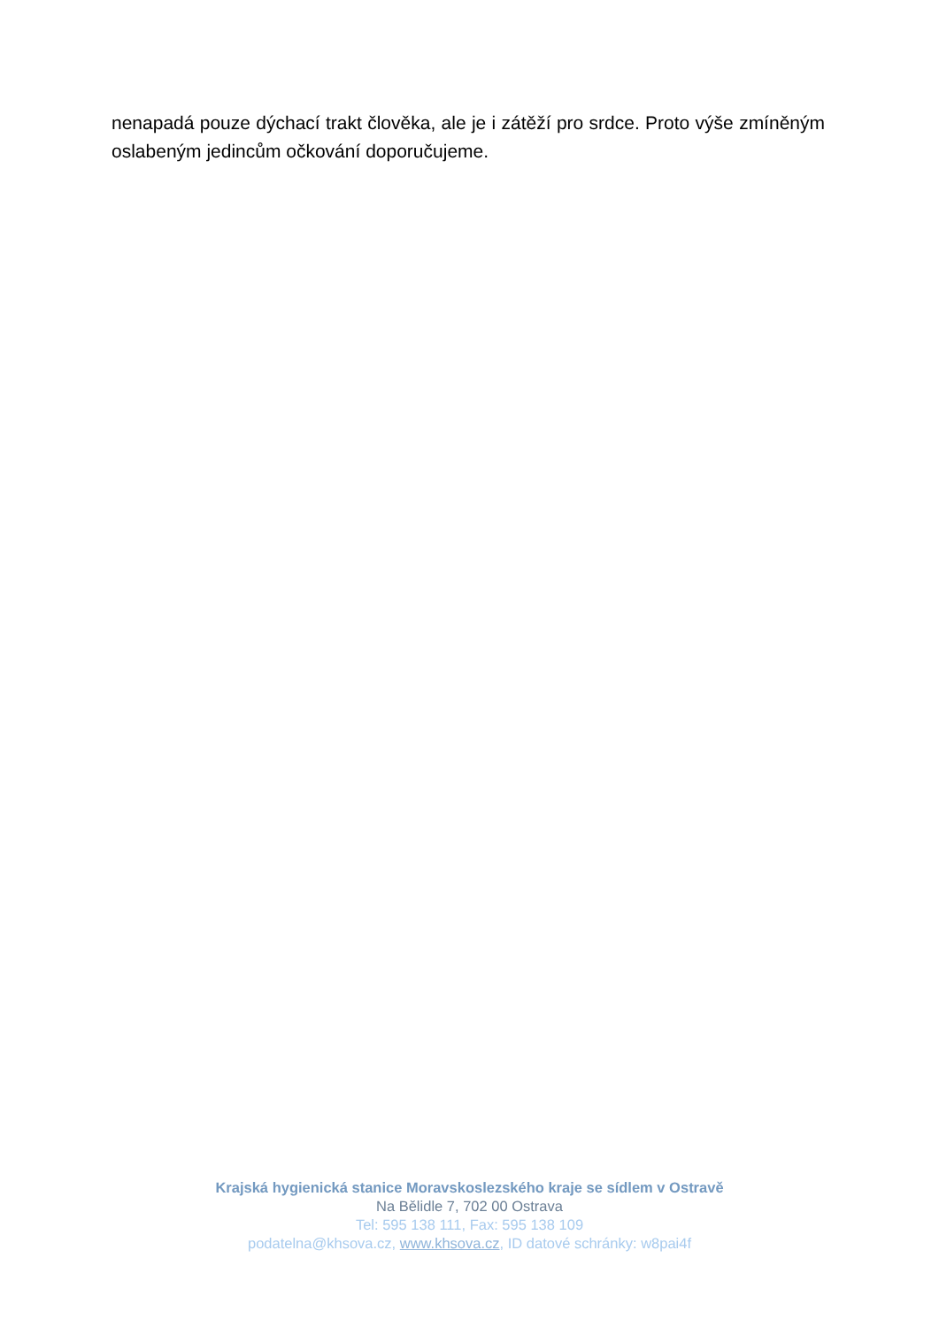nenapadá pouze dýchací trakt člověka, ale je i zátěží pro srdce. Proto výše zmíněným oslabeným jedincům očkování doporučujeme.
Krajská hygienická stanice Moravskoslezského kraje se sídlem v Ostravě
Na Bělidle 7, 702 00 Ostrava
Tel: 595 138 111, Fax: 595 138 109
podatelna@khsova.cz, www.khsova.cz, ID datové schránky: w8pai4f